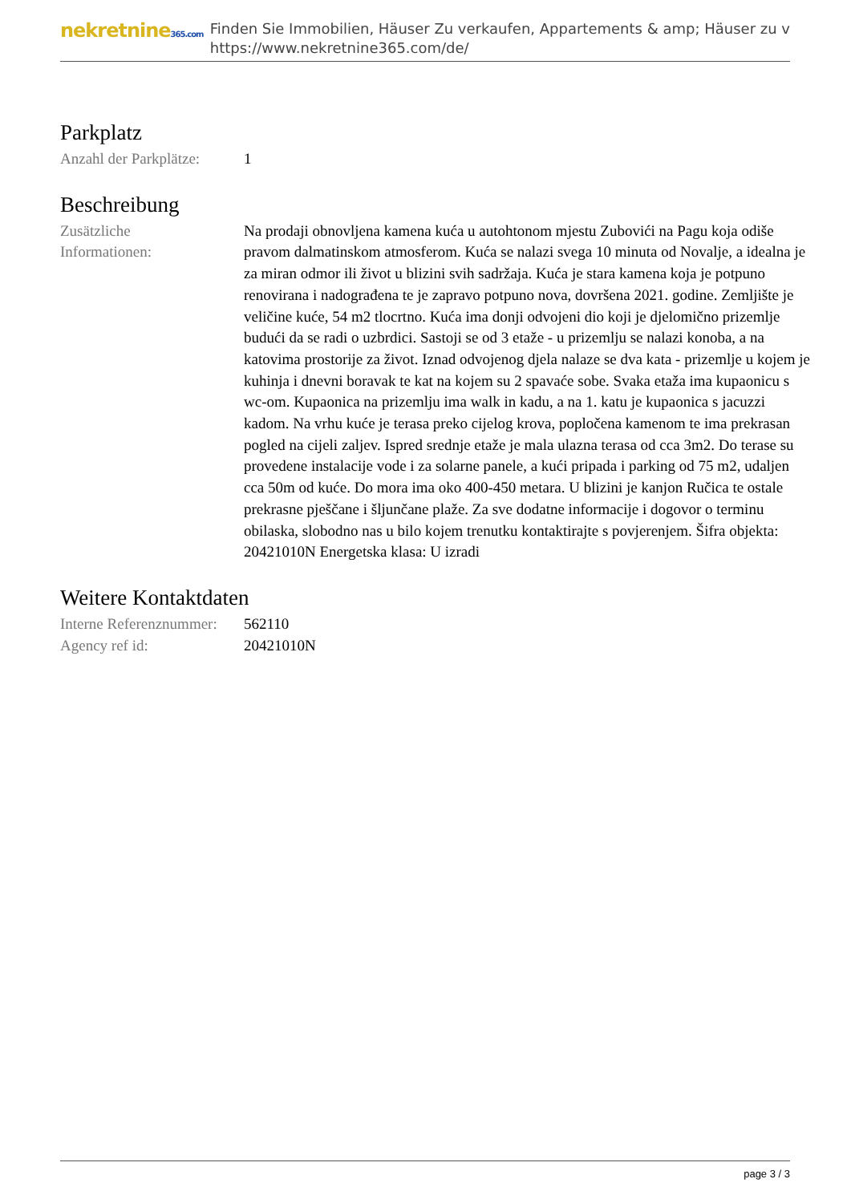nekretnine365.com
Finden Sie Immobilien, Häuser Zu verkaufen, Appartements & amp; Häuser zu v
https://www.nekretnine365.com/de/
Parkplatz
| Anzahl der Parkplätze: | 1 |
Beschreibung
| Zusätzliche Informationen: | Na prodaji obnovljena kamena kuća u autohtonom mjestu Zubovići na Pagu koja odiše pravom dalmatinskom atmosferom. Kuća se nalazi svega 10 minuta od Novalje, a idealna je za miran odmor ili život u blizini svih sadržaja. Kuća je stara kamena koja je potpuno renovirana i nadograđena te je zapravo potpuno nova, dovršena 2021. godine. Zemljište je veličine kuće, 54 m2 tlocrtno. Kuća ima donji odvojeni dio koji je djelomično prizemlje budući da se radi o uzbrdici. Sastoji se od 3 etaže - u prizemlju se nalazi konoba, a na katovima prostorije za život. Iznad odvojenog djela nalaze se dva kata - prizemlje u kojem je kuhinja i dnevni boravak te kat na kojem su 2 spavaće sobe. Svaka etaža ima kupaonicu s wc-om. Kupaonica na prizemlju ima walk in kadu, a na 1. katu je kupaonica s jacuzzi kadom. Na vrhu kuće je terasa preko cijelog krova, popločena kamenom te ima prekrasan pogled na cijeli zaljev. Ispred srednje etaže je mala ulazna terasa od cca 3m2. Do terase su provedene instalacije vode i za solarne panele, a kući pripada i parking od 75 m2, udaljen cca 50m od kuće. Do mora ima oko 400-450 metara. U blizini je kanjon Ručica te ostale prekrasne pješčane i šljunčane plaže. Za sve dodatne informacije i dogovor o terminu obilaska, slobodno nas u bilo kojem trenutku kontaktirajte s povjerenjem. Šifra objekta: 20421010N Energetska klasa: U izradi |
Weitere Kontaktdaten
| Interne Referenznummer: | 562110 |
| Agency ref id: | 20421010N |
page 3 / 3